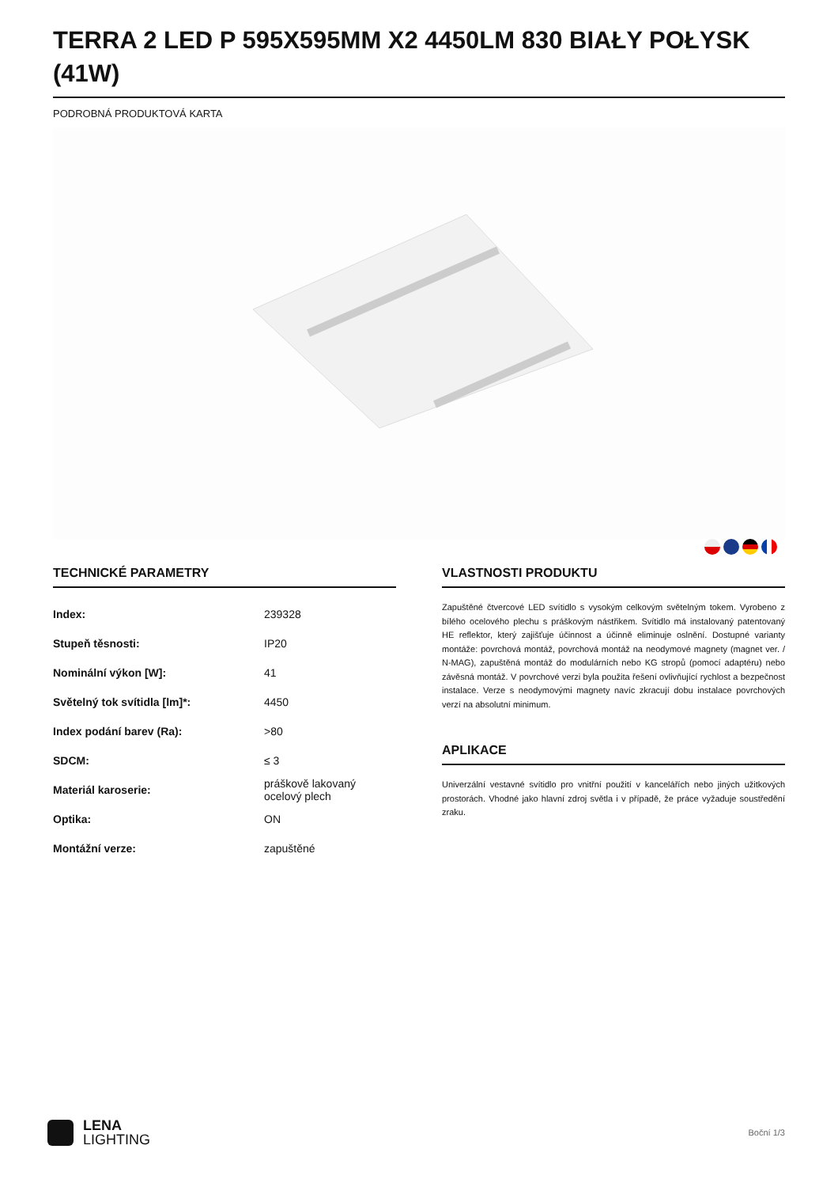TERRA 2 LED P 595X595MM X2 4450LM 830 BIAŁY POŁYSK (41W)
PODROBNÁ PRODUKTOVÁ KARTA
TECHNICKÉ PARAMETRY
| Index: | 239328 |
| Stupeň těsnosti: | IP20 |
| Nominální výkon [W]: | 41 |
| Světelný tok svítidla [lm]*: | 4450 |
| Index podání barev (Ra): | >80 |
| SDCM: | ≤ 3 |
| Materiál karoserie: | práškově lakovaný ocelový plech |
| Optika: | ON |
| Montážní verze: | zapuštěné |
VLASTNOSTI PRODUKTU
Zapuštěné čtvercové LED svítidlo s vysokým celkovým světelným tokem. Vyrobeno z bílého ocelového plechu s práškovým nástřikem. Svítidlo má instalovaný patentovaný HE reflektor, který zajišťuje účinnost a účinně eliminuje oslnění. Dostupné varianty montáže: povrchová montáž, povrchová montáž na neodymové magnety (magnet ver. / N-MAG), zapuštěná montáž do modulárních nebo KG stropů (pomocí adaptéru) nebo závěsná montáž. V povrchové verzi byla použita řešení ovlivňující rychlost a bezpečnost instalace. Verze s neodymovými magnety navíc zkracují dobu instalace povrchových verzí na absolutní minimum.
APLIKACE
Univerzální vestavné svítidlo pro vnitřní použití v kancelářích nebo jiných užitkových prostorách. Vhodné jako hlavní zdroj světla i v případě, že práce vyžaduje soustředění zraku.
LENA
LIGHTING
Boční 1/3